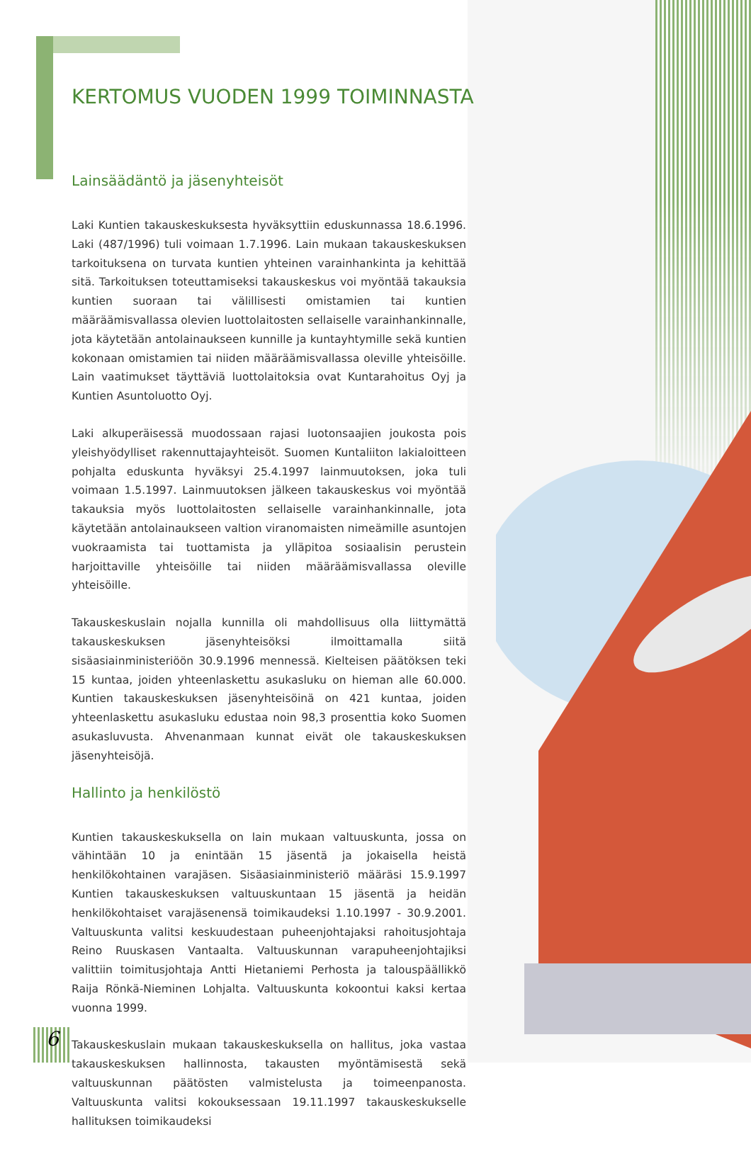KERTOMUS VUODEN 1999 TOIMINNASTA
Lainsäädäntö ja jäsenyhteisöt
Laki Kuntien takauskeskuksesta hyväksyttiin eduskunnassa 18.6.1996. Laki (487/1996) tuli voimaan 1.7.1996. Lain mukaan takauskeskuksen tarkoituksena on turvata kuntien yhteinen varainhankinta ja kehittää sitä. Tarkoituksen toteuttamiseksi takauskeskus voi myöntää takauksia kuntien suoraan tai välillisesti omistamien tai kuntien määräämisvallassa olevien luottolaitosten sellaiselle varainhankinnalle, jota käytetään antolainaukseen kunnille ja kuntayhtymille sekä kuntien kokonaan omistamien tai niiden määräämisvallassa oleville yhteisöille. Lain vaatimukset täyttäviä luottolaitoksia ovat Kuntarahoitus Oyj ja Kuntien Asuntoluotto Oyj.
Laki alkuperäisessä muodossaan rajasi luotonsaajien joukosta pois yleishyödylliset rakennuttajayhteisöt. Suomen Kuntaliiton lakialoitteen pohjalta eduskunta hyväksyi 25.4.1997 lainmuutoksen, joka tuli voimaan 1.5.1997. Lainmuutoksen jälkeen takauskeskus voi myöntää takauksia myös luottolaitosten sellaiselle varainhankinnalle, jota käytetään antolainaukseen valtion viranomaisten nimeämille asuntojen vuokraamista tai tuottamista ja ylläpitoa sosiaalisin perustein harjoittaville yhteisöille tai niiden määräämisvallassa oleville yhteisöille.
Takauskeskuslain nojalla kunnilla oli mahdollisuus olla liittymättä takauskeskuksen jäsenyhteisöksi ilmoittamalla siitä sisäasiainministeriöön 30.9.1996 mennessä. Kielteisen päätöksen teki 15 kuntaa, joiden yhteenlaskettu asukasluku on hieman alle 60.000. Kuntien takauskeskuksen jäsenyhteisöinä on 421 kuntaa, joiden yhteenlaskettu asukasluku edustaa noin 98,3 prosenttia koko Suomen asukasluvusta. Ahvenanmaan kunnat eivät ole takauskeskuksen jäsenyhteisöjä.
Hallinto ja henkilöstö
Kuntien takauskeskuksella on lain mukaan valtuuskunta, jossa on vähintään 10 ja enintään 15 jäsentä ja jokaisella heistä henkilökohtainen varajäsen. Sisäasiainministeriö määräsi 15.9.1997 Kuntien takauskeskuksen valtuuskuntaan 15 jäsentä ja heidän henkilökohtaiset varajäsenensä toimikaudeksi 1.10.1997 - 30.9.2001. Valtuuskunta valitsi keskuudestaan puheenjohtajaksi rahoitusjohtaja Reino Ruuskasen Vantaalta. Valtuuskunnan varapuheenjohtajiksi valittiin toimitusjohtaja Antti Hietaniemi Perhosta ja talouspäällikkö Raija Rönkä-Nieminen Lohjalta. Valtuuskunta kokoontui kaksi kertaa vuonna 1999.
Takauskeskuslain mukaan takauskeskuksella on hallitus, joka vastaa takauskeskuksen hallinnosta, takausten myöntämisestä sekä valtuuskunnan päätösten valmistelusta ja toimeenpanosta. Valtuuskunta valitsi kokouksessaan 19.11.1997 takauskeskukselle hallituksen toimikaudeksi
6